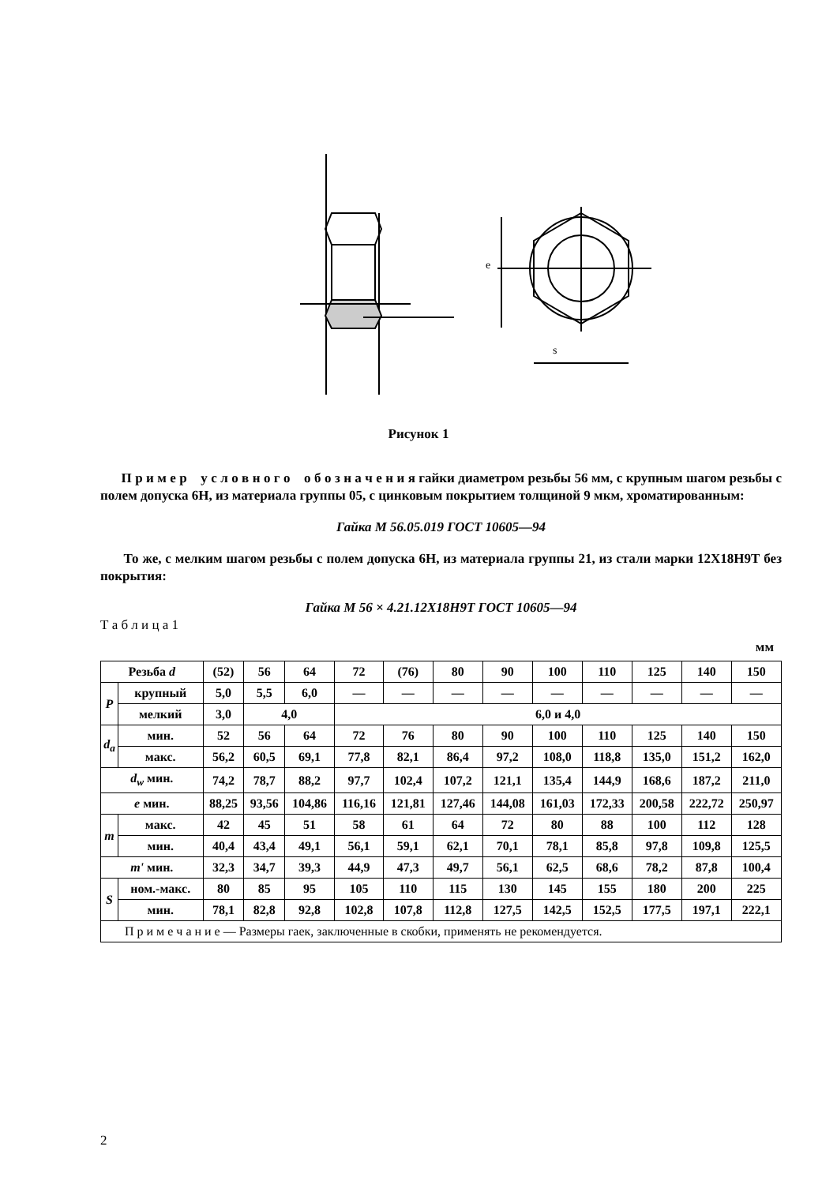s
e
Рисунок 1
П р и м е р у с л о в н о г о о б о з н а ч е н и я гайки диаметром резьбы 56 мм, с крупным шагом резьбы с полем допуска 6Н, из материала группы 05, с цинковым покрытием толщиной 9 мкм, хроматированным:
Гайка М 56.05.019 ГОСТ 10605—94
То же, с мелким шагом резьбы с полем допуска 6Н, из материала группы 21, из стали марки 12Х18Н9Т без покрытия:
Гайка М 56 × 4.21.12Х18Н9Т ГОСТ 10605—94
Т а б л и ц а 1
мм
| Резьба d | | (52) | 56 | 64 | 72 | (76) | 80 | 90 | 100 | 110 | 125 | 140 | 150 |
| P | крупный | 5,0 | 5,5 | 6,0 | — | — | — | — | — | — | — | — | — |
| | мелкий | 3,0 | 4,0 | | 6,0 и 4,0 | | | | | | | | |
| d<sub>a</sub> | мин. | 52 | 56 | 64 | 72 | 76 | 80 | 90 | 100 | 110 | 125 | 140 | 150 |
| | макс. | 56,2 | 60,5 | 69,1 | 77,8 | 82,1 | 86,4 | 97,2 | 108,0 | 118,8 | 135,0 | 151,2 | 162,0 |
| d<sub>w</sub> мин. | | 74,2 | 78,7 | 88,2 | 97,7 | 102,4 | 107,2 | 121,1 | 135,4 | 144,9 | 168,6 | 187,2 | 211,0 |
| e мин. | | 88,25 | 93,56 | 104,86 | 116,16 | 121,81 | 127,46 | 144,08 | 161,03 | 172,33 | 200,58 | 222,72 | 250,97 |
| m | макс. | 42 | 45 | 51 | 58 | 61 | 64 | 72 | 80 | 88 | 100 | 112 | 128 |
| | мин. | 40,4 | 43,4 | 49,1 | 56,1 | 59,1 | 62,1 | 70,1 | 78,1 | 85,8 | 97,8 | 109,8 | 125,5 |
| m' мин. | | 32,3 | 34,7 | 39,3 | 44,9 | 47,3 | 49,7 | 56,1 | 62,5 | 68,6 | 78,2 | 87,8 | 100,4 |
| S | ном.-макс. | 80 | 85 | 95 | 105 | 110 | 115 | 130 | 145 | 155 | 180 | 200 | 225 |
| | мин. | 78,1 | 82,8 | 92,8 | 102,8 | 107,8 | 112,8 | 127,5 | 142,5 | 152,5 | 177,5 | 197,1 | 222,1 |
| П р и м е ч а н и е — Размеры гаек, заключенные в скобки, применять не рекомендуется. | | | | | | | | | | | | | |
2